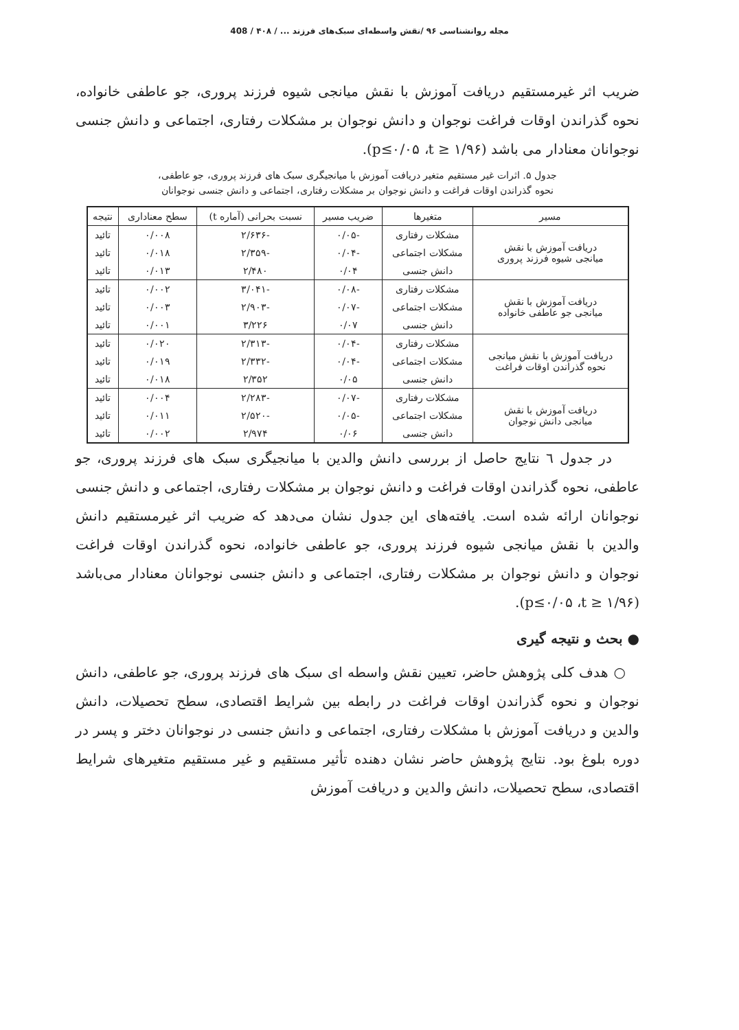مجله روانشناسی ۹۶ /نقش واسطه‌ای سبک‌های فرزند ... / ۴۰۸ / 408
ضریب اثر غیرمستقیم دریافت آموزش با نقش میانجی شیوه فرزند پروری، جو عاطفی خانواده، نحوه گذراندن اوقات فراغت نوجوان و دانش نوجوان بر مشکلات رفتاری، اجتماعی و دانش جنسی نوجوانان معنادار می باشد (p≤۰/۰۵ ،t ≥ ۱/۹۶).
جدول ۵. اثرات غیر مستقیم متغیر دریافت آموزش با میانجیگری سبک های فرزند پروری، جو عاطفی،
نحوه گذراندن اوقات فراغت و دانش نوجوان بر مشکلات رفتاری، اجتماعی و دانش جنسی نوجوانان
| مسیر | متغیرها | ضریب مسیر | نسبت بحرانی (آماره t) | سطح معناداری | نتیجه |
| --- | --- | --- | --- | --- | --- |
| دریافت آموزش با نقش میانجی شیوه فرزند پروری | مشکلات رفتاری | -۰/۰۵ | -۲/۶۳۶ | ۰/۰۰۸ | تائید |
| | مشکلات اجتماعی | -۰/۰۴ | -۲/۳۵۹ | ۰/۰۱۸ | تائید |
| | دانش جنسی | ۰/۰۴ | ۲/۴۸۰ | ۰/۰۱۳ | تائید |
| دریافت آموزش با نقش میانجی جو عاطفی خانواده | مشکلات رفتاری | -۰/۰۸ | -۳/۰۴۱ | ۰/۰۰۲ | تائید |
| | مشکلات اجتماعی | -۰/۰۷ | -۲/۹۰۳ | ۰/۰۰۳ | تائید |
| | دانش جنسی | ۰/۰۷ | ۳/۲۲۶ | ۰/۰۰۱ | تائید |
| دریافت آموزش با نقش میانجی نحوه گذراندن اوقات فراغت | مشکلات رفتاری | -۰/۰۴ | -۲/۳۱۳ | ۰/۰۲۰ | تائید |
| | مشکلات اجتماعی | -۰/۰۴ | -۲/۳۳۲ | ۰/۰۱۹ | تائید |
| | دانش جنسی | ۰/۰۵ | ۲/۳۵۲ | ۰/۰۱۸ | تائید |
| دریافت آموزش با نقش میانجی دانش نوجوان | مشکلات رفتاری | -۰/۰۷ | -۲/۲۸۳ | ۰/۰۰۴ | تائید |
| | مشکلات اجتماعی | -۰/۰۵ | -۲/۵۲۰ | ۰/۰۱۱ | تائید |
| | دانش جنسی | ۰/۰۶ | ۲/۹۷۴ | ۰/۰۰۲ | تائید |
در جدول ٦ نتایج حاصل از بررسی دانش والدین با میانجیگری سبک های فرزند پروری، جو عاطفی، نحوه گذراندن اوقات فراغت و دانش نوجوان بر مشکلات رفتاری، اجتماعی و دانش جنسی نوجوانان ارائه شده است. یافته‌های این جدول نشان می‌دهد که ضریب اثر غیرمستقیم دانش والدین با نقش میانجی شیوه فرزند پروری، جو عاطفی خانواده، نحوه گذراندن اوقات فراغت نوجوان و دانش نوجوان بر مشکلات رفتاری، اجتماعی و دانش جنسی نوجوانان معنادار می‌باشد (p≤۰/۰۵ ،t ≥ ۱/۹۶).
● بحث و نتیجه گیری
○ هدف کلی پژوهش حاضر، تعیین نقش واسطه ای سبک های فرزند پروری، جو عاطفی، دانش نوجوان و نحوه گذراندن اوقات فراغت در رابطه بین شرایط اقتصادی، سطح تحصیلات، دانش والدین و دریافت آموزش با مشکلات رفتاری، اجتماعی و دانش جنسی در نوجوانان دختر و پسر در دوره بلوغ بود. نتایج پژوهش حاضر نشان دهنده تأثیر مستقیم و غیر مستقیم متغیرهای شرایط اقتصادی، سطح تحصیلات، دانش والدین و دریافت آموزش